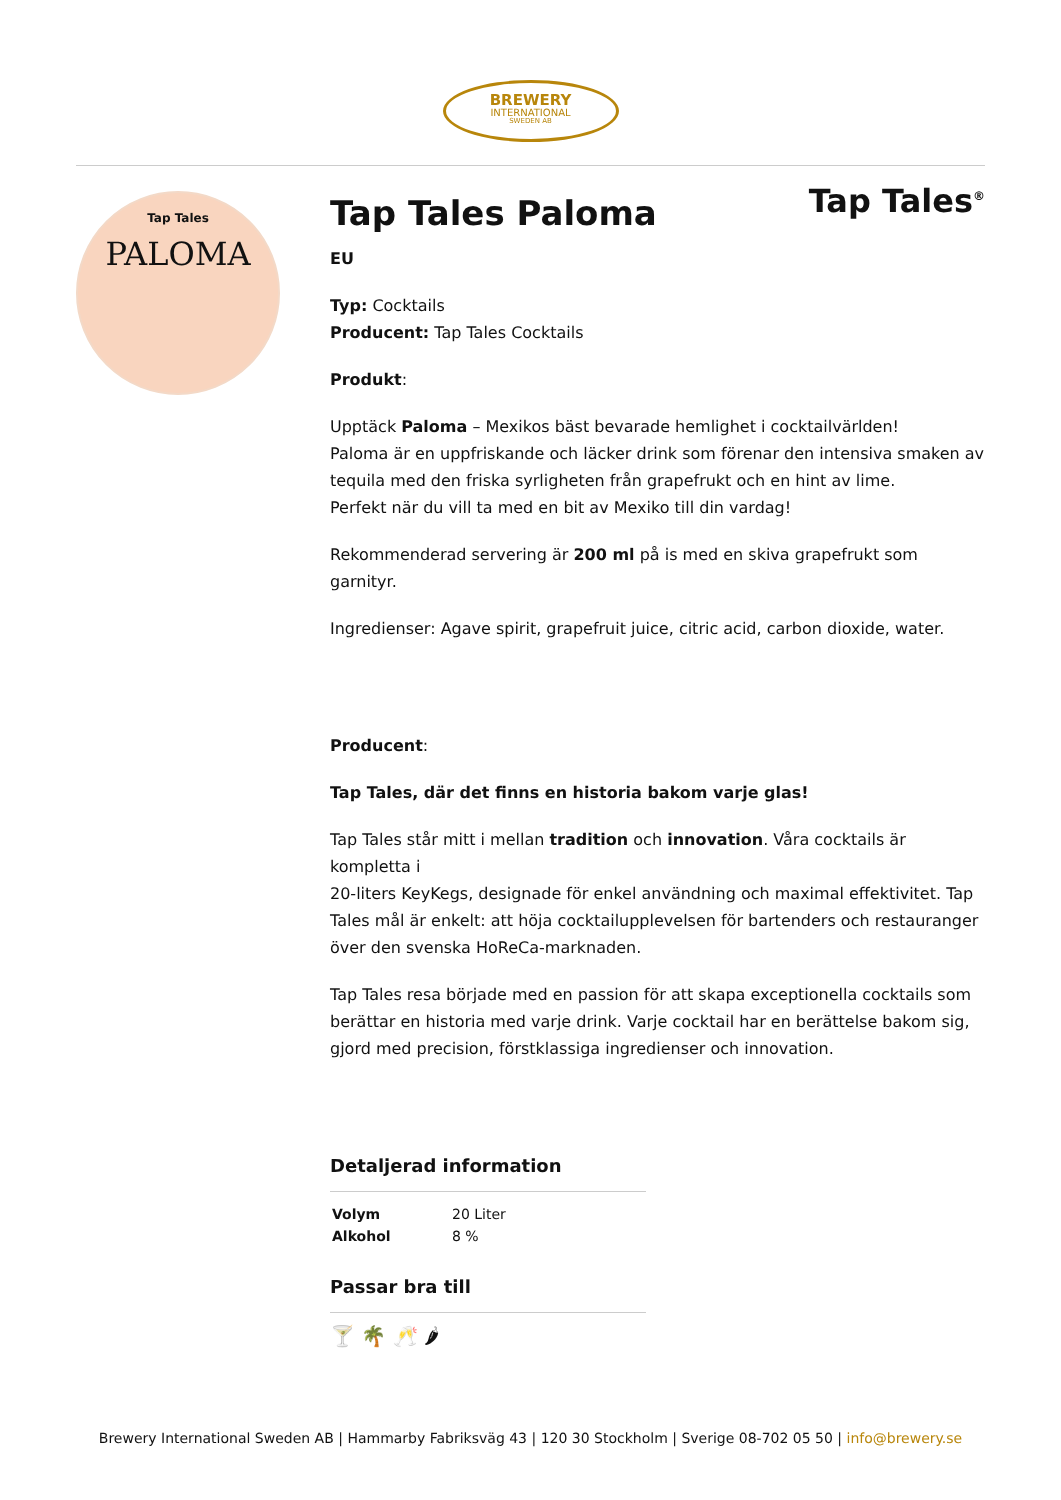BREWERY
INTERNATIONAL
SWEDEN AB
Tap Tales
PALOMA
Tap Tales<sup>®</sup>
Tap Tales Paloma
EU
Typ: Cocktails
Producent: Tap Tales Cocktails
Produkt:
Upptäck Paloma – Mexikos bäst bevarade hemlighet i cocktailvärlden!
Paloma är en uppfriskande och läcker drink som förenar den intensiva smaken av tequila med den friska syrligheten från grapefrukt och en hint av lime.
Perfekt när du vill ta med en bit av Mexiko till din vardag!
Rekommenderad servering är 200 ml på is med en skiva grapefrukt som garnityr.
Ingredienser: Agave spirit, grapefruit juice, citric acid, carbon dioxide, water.
Producent:
Tap Tales, där det finns en historia bakom varje glas!
Tap Tales står mitt i mellan tradition och innovation. Våra cocktails är kompletta i
20-liters KeyKegs, designade för enkel användning och maximal effektivitet. Tap Tales mål är enkelt: att höja cocktailupplevelsen för bartenders och restauranger över den svenska HoReCa-marknaden.
Tap Tales resa började med en passion för att skapa exceptionella cocktails som berättar en historia med varje drink. Varje cocktail har en berättelse bakom sig, gjord med precision, förstklassiga ingredienser och innovation.
Detaljerad information
| Volym | 20 Liter |
| Alkohol | 8 % |
Passar bra till
🍸 🌴 🥂 🌶
Brewery International Sweden AB | Hammarby Fabriksväg 43 | 120 30 Stockholm | Sverige 08-702 05 50 | info@brewery.se